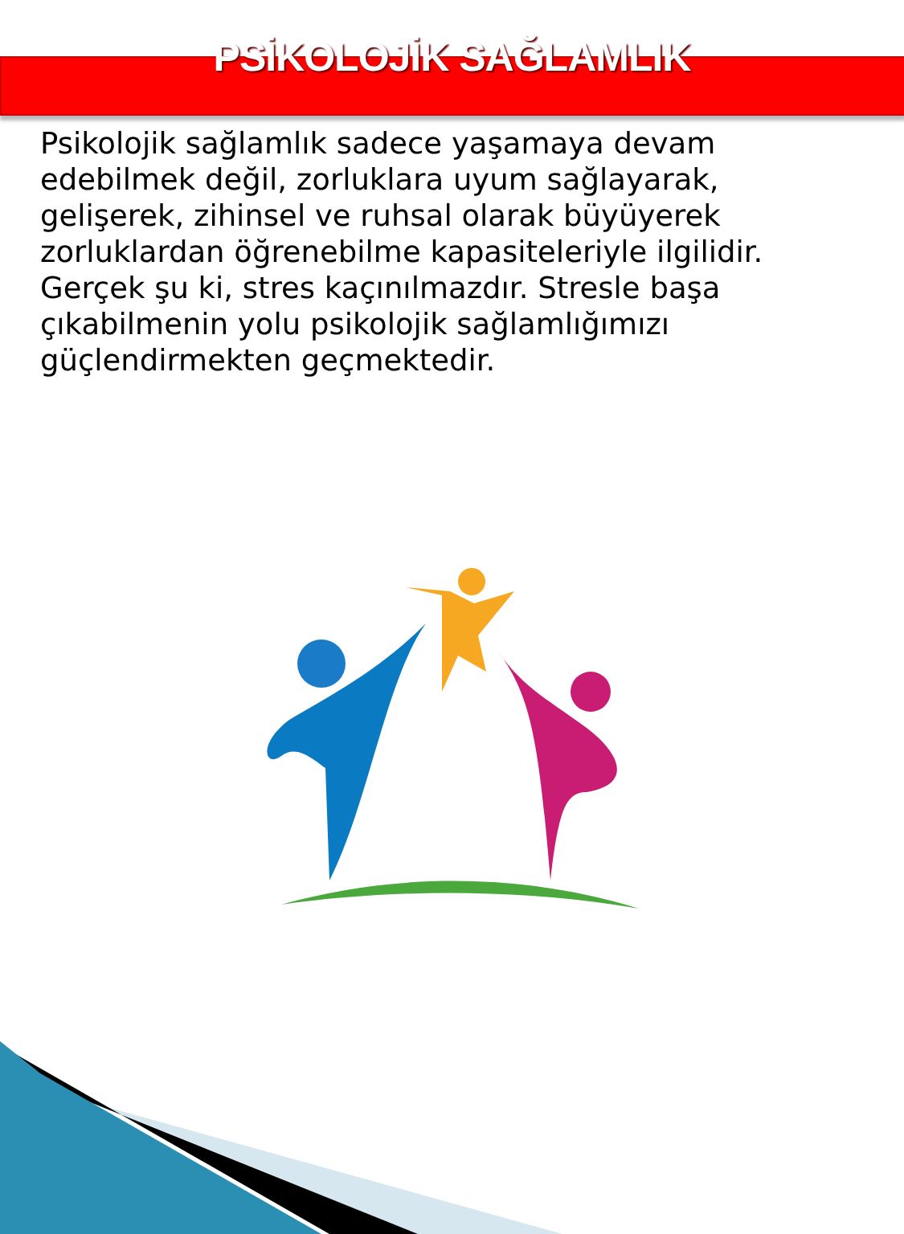PSİKOLOJİK SAĞLAMLIK
Psikolojik sağlamlık sadece yaşamaya devam edebilmek değil, zorluklara uyum sağlayarak, gelişerek, zihinsel ve ruhsal olarak büyüyerek zorluklardan öğrenebilme kapasiteleriyle ilgilidir. Gerçek şu ki, stres kaçınılmazdır. Stresle başa çıkabilmenin yolu psikolojik sağlamlığımızı güçlendirmekten geçmektedir.